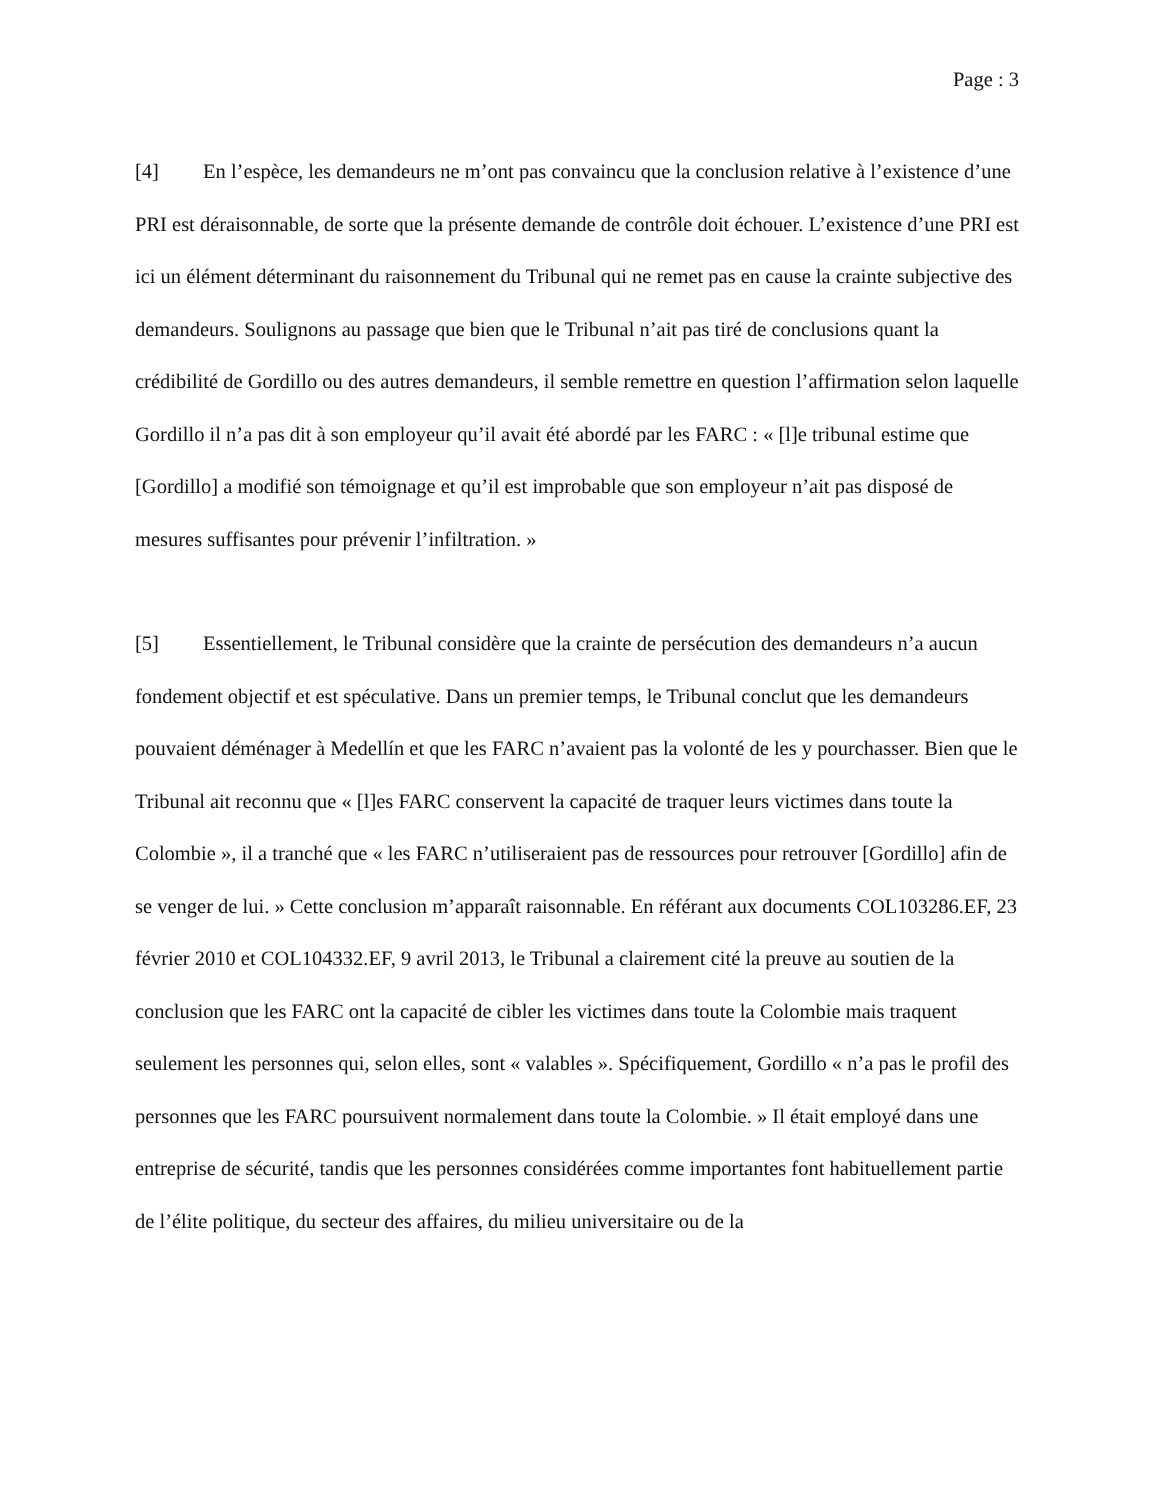Page : 3
[4] En l’espèce, les demandeurs ne m’ont pas convaincu que la conclusion relative à l’existence d’une PRI est déraisonnable, de sorte que la présente demande de contrôle doit échouer. L’existence d’une PRI est ici un élément déterminant du raisonnement du Tribunal qui ne remet pas en cause la crainte subjective des demandeurs. Soulignons au passage que bien que le Tribunal n’ait pas tiré de conclusions quant la crédibilité de Gordillo ou des autres demandeurs, il semble remettre en question l’affirmation selon laquelle Gordillo il n’a pas dit à son employeur qu’il avait été abordé par les FARC : « [l]e tribunal estime que [Gordillo] a modifié son témoignage et qu’il est improbable que son employeur n’ait pas disposé de mesures suffisantes pour prévenir l’infiltration. »
[5] Essentiellement, le Tribunal considère que la crainte de persécution des demandeurs n’a aucun fondement objectif et est spéculative. Dans un premier temps, le Tribunal conclut que les demandeurs pouvaient déménager à Medellín et que les FARC n’avaient pas la volonté de les y pourchasser. Bien que le Tribunal ait reconnu que « [l]es FARC conservent la capacité de traquer leurs victimes dans toute la Colombie », il a tranché que « les FARC n’utiliseraient pas de ressources pour retrouver [Gordillo] afin de se venger de lui. » Cette conclusion m’apparaît raisonnable. En référant aux documents COL103286.EF, 23 février 2010 et COL104332.EF, 9 avril 2013, le Tribunal a clairement cité la preuve au soutien de la conclusion que les FARC ont la capacité de cibler les victimes dans toute la Colombie mais traquent seulement les personnes qui, selon elles, sont « valables ». Spécifiquement, Gordillo « n’a pas le profil des personnes que les FARC poursuivent normalement dans toute la Colombie. » Il était employé dans une entreprise de sécurité, tandis que les personnes considérées comme importantes font habituellement partie de l’élite politique, du secteur des affaires, du milieu universitaire ou de la